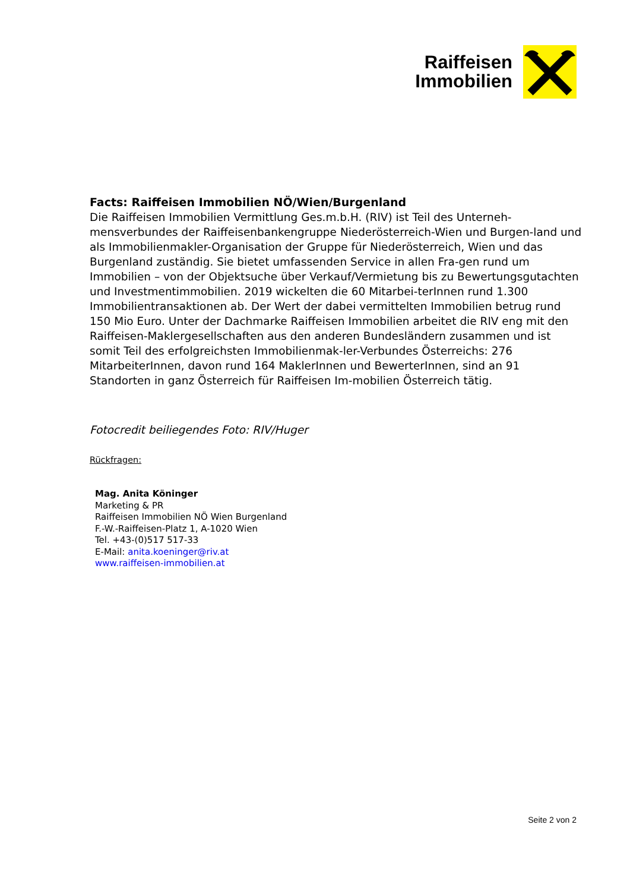Raiffeisen
Immobilien
Facts: Raiffeisen Immobilien NÖ/Wien/Burgenland
Die Raiffeisen Immobilien Vermittlung Ges.m.b.H. (RIV) ist Teil des Unterneh-mensverbundes der Raiffeisenbankengruppe Niederösterreich-Wien und Burgen-land und als Immobilienmakler-Organisation der Gruppe für Niederösterreich, Wien und das Burgenland zuständig. Sie bietet umfassenden Service in allen Fra-gen rund um Immobilien – von der Objektsuche über Verkauf/Vermietung bis zu Bewertungsgutachten und Investmentimmobilien. 2019 wickelten die 60 Mitarbei-terInnen rund 1.300 Immobilientransaktionen ab. Der Wert der dabei vermittelten Immobilien betrug rund 150 Mio Euro. Unter der Dachmarke Raiffeisen Immobilien arbeitet die RIV eng mit den Raiffeisen-Maklergesellschaften aus den anderen Bundesländern zusammen und ist somit Teil des erfolgreichsten Immobilienmak-ler-Verbundes Österreichs: 276 MitarbeiterInnen, davon rund 164 MaklerInnen und BewerterInnen, sind an 91 Standorten in ganz Österreich für Raiffeisen Im-mobilien Österreich tätig.
Fotocredit beiliegendes Foto: RIV/Huger
Rückfragen:
Mag. Anita Köninger
Marketing & PR
Raiffeisen Immobilien NÖ Wien Burgenland
F.-W.-Raiffeisen-Platz 1, A-1020 Wien
Tel. +43-(0)517 517-33
E-Mail: anita.koeninger@riv.at
www.raiffeisen-immobilien.at
Seite 2 von 2